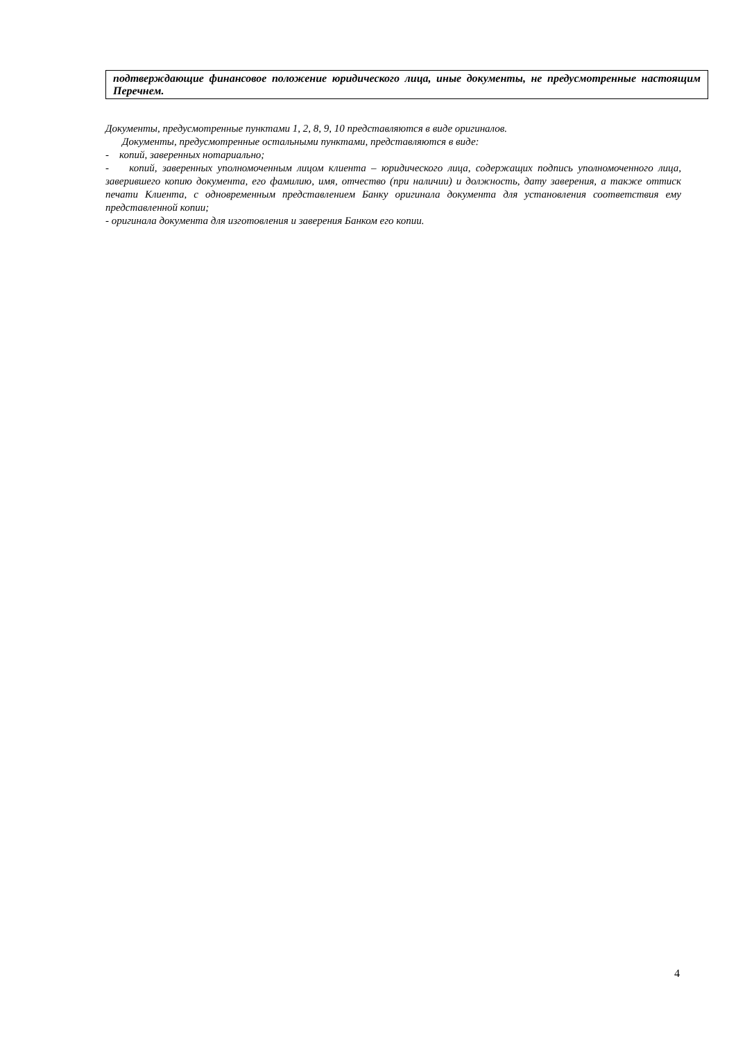| подтверждающие финансовое положение юридического лица, иные документы, не предусмотренные настоящим Перечнем. |
Документы, предусмотренные пунктами 1, 2, 8, 9, 10 представляются в виде оригиналов.
Документы, предусмотренные остальными пунктами, представляются в виде:
- копий, заверенных нотариально;
- копий, заверенных уполномоченным лицом клиента – юридического лица, содержащих подпись уполномоченного лица, заверившего копию документа, его фамилию, имя, отчество (при наличии) и должность, дату заверения, а также оттиск печати Клиента, с одновременным представлением Банку оригинала документа для установления соответствия ему представленной копии;
- оригинала документа для изготовления и заверения Банком его копии.
4